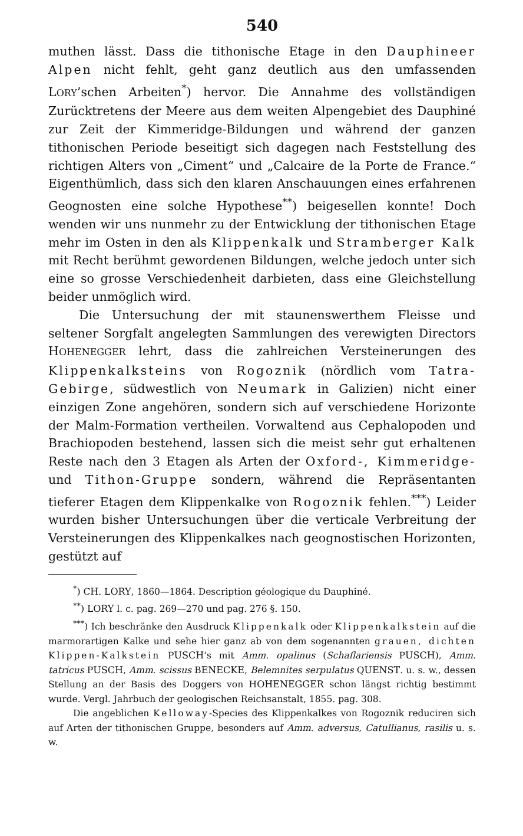540
muthen lässt. Dass die tithonische Etage in den Dauphineer Alpen nicht fehlt, geht ganz deutlich aus den umfassenden LORY’schen Arbeiten<sup>*</sup>) hervor. Die Annahme des vollständigen Zurücktretens der Meere aus dem weiten Alpengebiet des Dauphiné zur Zeit der Kimmeridge-Bildungen und während der ganzen tithonischen Periode beseitigt sich dagegen nach Feststellung des richtigen Alters von „Ciment“ und „Calcaire de la Porte de France.“ Eigenthümlich, dass sich den klaren Anschauungen eines erfahrenen Geognosten eine solche Hypothese<sup>**</sup>) beigesellen konnte! Doch wenden wir uns nunmehr zu der Entwicklung der tithonischen Etage mehr im Osten in den als Klippenkalk und Stramberger Kalk mit Recht berühmt gewordenen Bildungen, welche jedoch unter sich eine so grosse Verschiedenheit darbieten, dass eine Gleichstellung beider unmöglich wird.
Die Untersuchung der mit staunenswerthem Fleisse und seltener Sorgfalt angelegten Sammlungen des verewigten Directors HOHENEGGER lehrt, dass die zahlreichen Versteinerungen des Klippenkalksteins von Rogoznik (nördlich vom Tatra-Gebirge, südwestlich von Neumark in Galizien) nicht einer einzigen Zone angehören, sondern sich auf verschiedene Horizonte der Malm-Formation vertheilen. Vorwaltend aus Cephalopoden und Brachiopoden bestehend, lassen sich die meist sehr gut erhaltenen Reste nach den 3 Etagen als Arten der Oxford-, Kimmeridge- und Tithon-Gruppe sondern, während die Repräsentanten tieferer Etagen dem Klippenkalke von Rogoznik fehlen.<sup>***</sup>) Leider wurden bisher Untersuchungen über die verticale Verbreitung der Versteinerungen des Klippenkalkes nach geognostischen Horizonten, gestützt auf
<sup>*</sup>) CH. LORY, 1860—1864. Description géologique du Dauphiné.
<sup>**</sup>) LORY l. c. pag. 269—270 und pag. 276 §. 150.
<sup>***</sup>) Ich beschränke den Ausdruck Klippenkalk oder Klippenkalkstein auf die marmorartigen Kalke und sehe hier ganz ab von dem sogenannten grauen, dichten Klippen-Kalkstein PUSCH’s mit Amm. opalinus (Schaflariensis PUSCH), Amm. tatricus PUSCH, Amm. scissus BENECKE, Belemnites serpulatus QUENST. u. s. w., dessen Stellung an der Basis des Doggers von HOHENEGGER schon längst richtig bestimmt wurde. Vergl. Jahrbuch der geologischen Reichsanstalt, 1855. pag. 308.
Die angeblichen Kelloway-Species des Klippenkalkes von Rogoznik reduciren sich auf Arten der tithonischen Gruppe, besonders auf Amm. adversus, Catullianus, rasilis u. s. w.